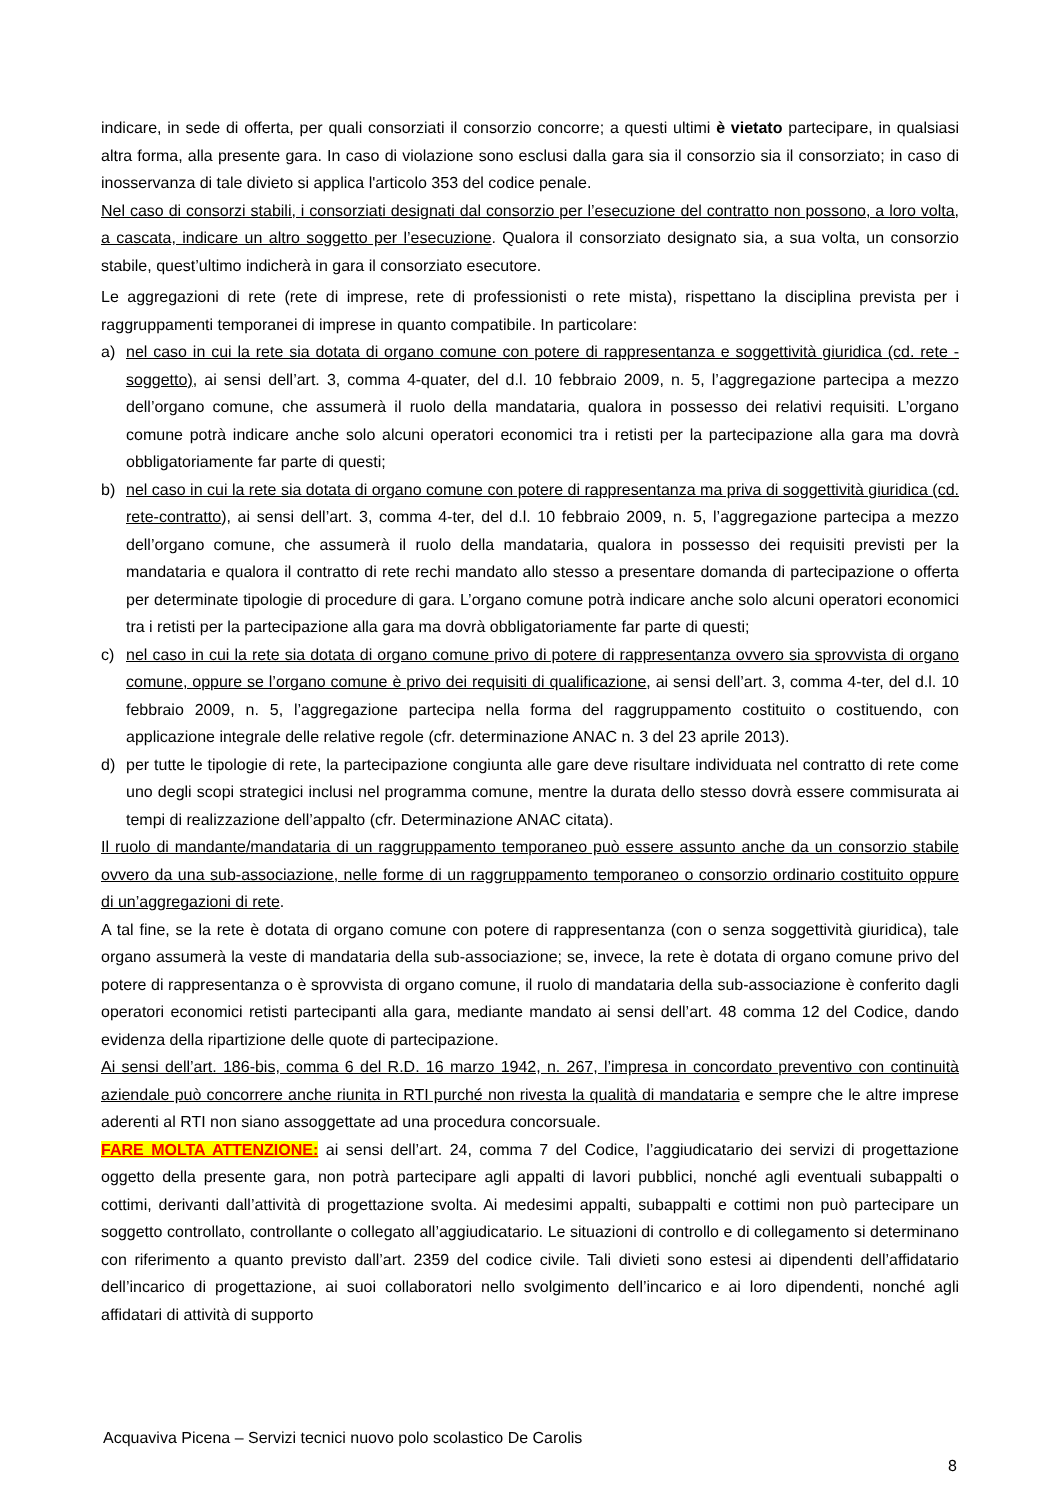indicare, in sede di offerta, per quali consorziati il consorzio concorre; a questi ultimi è vietato partecipare, in qualsiasi altra forma, alla presente gara. In caso di violazione sono esclusi dalla gara sia il consorzio sia il consorziato; in caso di inosservanza di tale divieto si applica l'articolo 353 del codice penale.
Nel caso di consorzi stabili, i consorziati designati dal consorzio per l’esecuzione del contratto non possono, a loro volta, a cascata, indicare un altro soggetto per l’esecuzione. Qualora il consorziato designato sia, a sua volta, un consorzio stabile, quest’ultimo indicherà in gara il consorziato esecutore.
Le aggregazioni di rete (rete di imprese, rete di professionisti o rete mista), rispettano la disciplina prevista per i raggruppamenti temporanei di imprese in quanto compatibile. In particolare:
a) nel caso in cui la rete sia dotata di organo comune con potere di rappresentanza e soggettività giuridica (cd. rete - soggetto), ai sensi dell’art. 3, comma 4-quater, del d.l. 10 febbraio 2009, n. 5, l’aggregazione partecipa a mezzo dell’organo comune, che assumerà il ruolo della mandataria, qualora in possesso dei relativi requisiti. L’organo comune potrà indicare anche solo alcuni operatori economici tra i retisti per la partecipazione alla gara ma dovrà obbligatoriamente far parte di questi;
b) nel caso in cui la rete sia dotata di organo comune con potere di rappresentanza ma priva di soggettività giuridica (cd. rete-contratto), ai sensi dell’art. 3, comma 4-ter, del d.l. 10 febbraio 2009, n. 5, l’aggregazione partecipa a mezzo dell’organo comune, che assumerà il ruolo della mandataria, qualora in possesso dei requisiti previsti per la mandataria e qualora il contratto di rete rechi mandato allo stesso a presentare domanda di partecipazione o offerta per determinate tipologie di procedure di gara. L’organo comune potrà indicare anche solo alcuni operatori economici tra i retisti per la partecipazione alla gara ma dovrà obbligatoriamente far parte di questi;
c) nel caso in cui la rete sia dotata di organo comune privo di potere di rappresentanza ovvero sia sprovvista di organo comune, oppure se l’organo comune è privo dei requisiti di qualificazione, ai sensi dell’art. 3, comma 4-ter, del d.l. 10 febbraio 2009, n. 5, l’aggregazione partecipa nella forma del raggruppamento costituito o costituendo, con applicazione integrale delle relative regole (cfr. determinazione ANAC n. 3 del 23 aprile 2013).
d) per tutte le tipologie di rete, la partecipazione congiunta alle gare deve risultare individuata nel contratto di rete come uno degli scopi strategici inclusi nel programma comune, mentre la durata dello stesso dovrà essere commisurata ai tempi di realizzazione dell’appalto (cfr. Determinazione ANAC citata).
Il ruolo di mandante/mandataria di un raggruppamento temporaneo può essere assunto anche da un consorzio stabile ovvero da una sub-associazione, nelle forme di un raggruppamento temporaneo o consorzio ordinario costituito oppure di un’aggregazioni di rete.
A tal fine, se la rete è dotata di organo comune con potere di rappresentanza (con o senza soggettività giuridica), tale organo assumerà la veste di mandataria della sub-associazione; se, invece, la rete è dotata di organo comune privo del potere di rappresentanza o è sprovvista di organo comune, il ruolo di mandataria della sub-associazione è conferito dagli operatori economici retisti partecipanti alla gara, mediante mandato ai sensi dell’art. 48 comma 12 del Codice, dando evidenza della ripartizione delle quote di partecipazione.
Ai sensi dell’art. 186-bis, comma 6 del R.D. 16 marzo 1942, n. 267, l’impresa in concordato preventivo con continuità aziendale può concorrere anche riunita in RTI purché non rivesta la qualità di mandataria e sempre che le altre imprese aderenti al RTI non siano assoggettate ad una procedura concorsuale.
FARE MOLTA ATTENZIONE: ai sensi dell’art. 24, comma 7 del Codice, l’aggiudicatario dei servizi di progettazione oggetto della presente gara, non potrà partecipare agli appalti di lavori pubblici, nonché agli eventuali subappalti o cottimi, derivanti dall’attività di progettazione svolta. Ai medesimi appalti, subappalti e cottimi non può partecipare un soggetto controllato, controllante o collegato all’aggiudicatario. Le situazioni di controllo e di collegamento si determinano con riferimento a quanto previsto dall’art. 2359 del codice civile. Tali divieti sono estesi ai dipendenti dell’affidatario dell’incarico di progettazione, ai suoi collaboratori nello svolgimento dell’incarico e ai loro dipendenti, nonché agli affidatari di attività di supporto
Acquaviva Picena – Servizi tecnici nuovo polo scolastico De Carolis
8